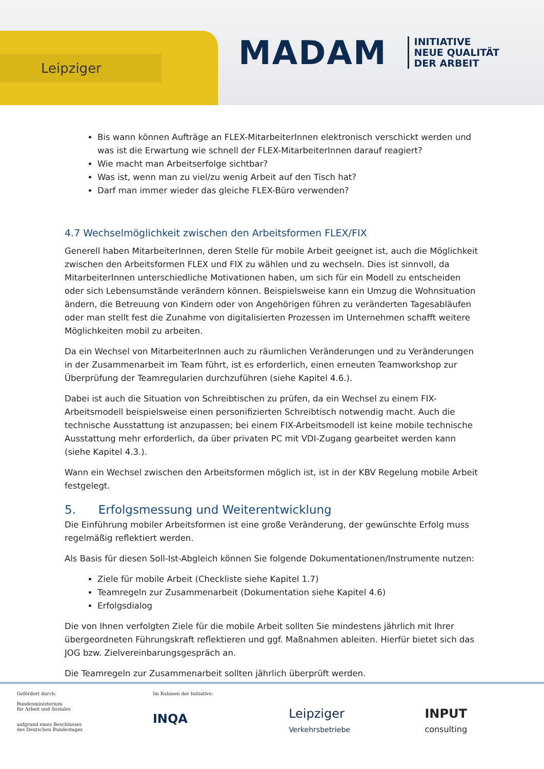Leipziger
MADAM
INITIATIVE
NEUE QUALITÄT
DER ARBEIT
Bis wann können Aufträge an FLEX-MitarbeiterInnen elektronisch verschickt werden und was ist die Erwartung wie schnell der FLEX-MitarbeiterInnen darauf reagiert?
Wie macht man Arbeitserfolge sichtbar?
Was ist, wenn man zu viel/zu wenig Arbeit auf den Tisch hat?
Darf man immer wieder das gleiche FLEX-Büro verwenden?
4.7 Wechselmöglichkeit zwischen den Arbeitsformen FLEX/FIX
Generell haben MitarbeiterInnen, deren Stelle für mobile Arbeit geeignet ist, auch die Möglichkeit zwischen den Arbeitsformen FLEX und FIX zu wählen und zu wechseln. Dies ist sinnvoll, da MitarbeiterInnen unterschiedliche Motivationen haben, um sich für ein Modell zu entscheiden oder sich Lebensumstände verändern können. Beispielsweise kann ein Umzug die Wohnsituation ändern, die Betreuung von Kindern oder von Angehörigen führen zu veränderten Tagesabläufen oder man stellt fest die Zunahme von digitalisierten Prozessen im Unternehmen schafft weitere Möglichkeiten mobil zu arbeiten.
Da ein Wechsel von MitarbeiterInnen auch zu räumlichen Veränderungen und zu Veränderungen in der Zusammenarbeit im Team führt, ist es erforderlich, einen erneuten Teamworkshop zur Überprüfung der Teamregularien durchzuführen (siehe Kapitel 4.6.).
Dabei ist auch die Situation von Schreibtischen zu prüfen, da ein Wechsel zu einem FIX-Arbeitsmodell beispielsweise einen personifizierten Schreibtisch notwendig macht. Auch die technische Ausstattung ist anzupassen; bei einem FIX-Arbeitsmodell ist keine mobile technische Ausstattung mehr erforderlich, da über privaten PC mit VDI-Zugang gearbeitet werden kann (siehe Kapitel 4.3.).
Wann ein Wechsel zwischen den Arbeitsformen möglich ist, ist in der KBV Regelung mobile Arbeit festgelegt.
5. Erfolgsmessung und Weiterentwicklung
Die Einführung mobiler Arbeitsformen ist eine große Veränderung, der gewünschte Erfolg muss regelmäßig reflektiert werden.
Als Basis für diesen Soll-Ist-Abgleich können Sie folgende Dokumentationen/Instrumente nutzen:
Ziele für mobile Arbeit (Checkliste siehe Kapitel 1.7)
Teamregeln zur Zusammenarbeit (Dokumentation siehe Kapitel 4.6)
Erfolgsdialog
Die von Ihnen verfolgten Ziele für die mobile Arbeit sollten Sie mindestens jährlich mit Ihrer übergeordneten Führungskraft reflektieren und ggf. Maßnahmen ableiten. Hierfür bietet sich das JOG bzw. Zielvereinbarungsgespräch an.
Die Teamregeln zur Zusammenarbeit sollten jährlich überprüft werden.
Gefördert durch:
Bundesministerium
für Arbeit und Soziales
aufgrund eines Beschlusses
des Deutschen Bundestages
Im Rahmen der Initiative:
INQA
Leipziger
Verkehrsbetriebe
INPUT
consulting